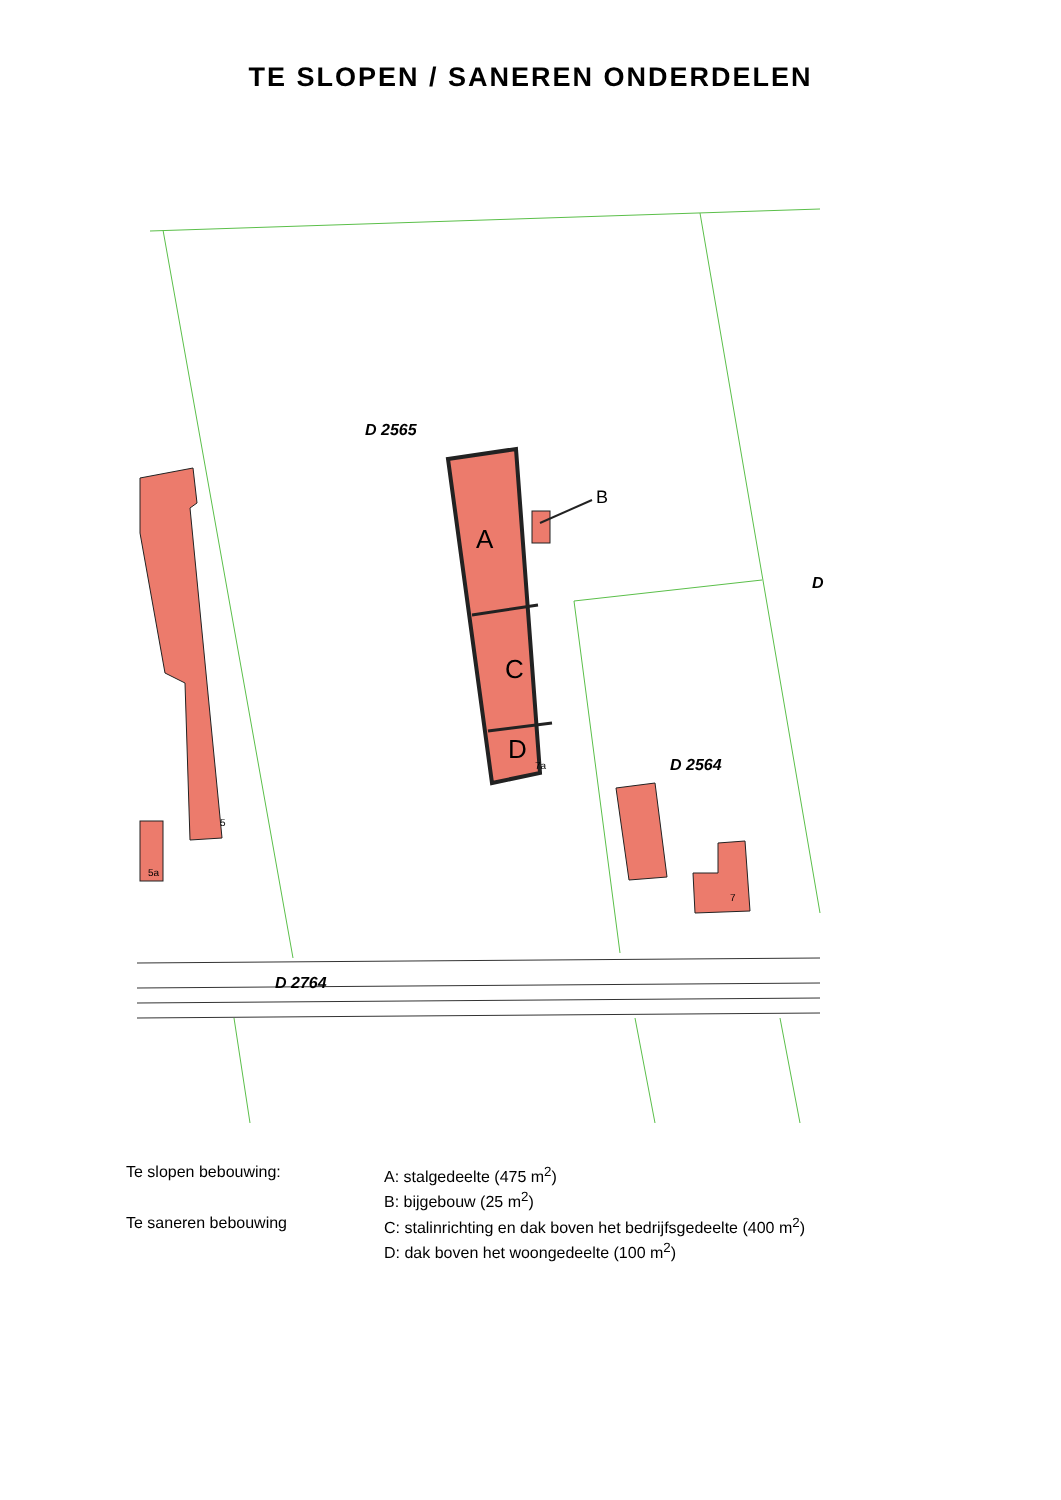TE SLOPEN / SANEREN ONDERDELEN
D 2565
D 2564
D 2764
D
A
C
D
B
5
5a
7a
7
| Te slopen bebouwing: | A: stalgedeelte (475 m<sup>2</sup>) |
| | B: bijgebouw (25 m<sup>2</sup>) |
| Te saneren bebouwing | C: stalinrichting en dak boven het bedrijfsgedeelte (400 m<sup>2</sup>) |
| | D: dak boven het woongedeelte (100 m<sup>2</sup>) |